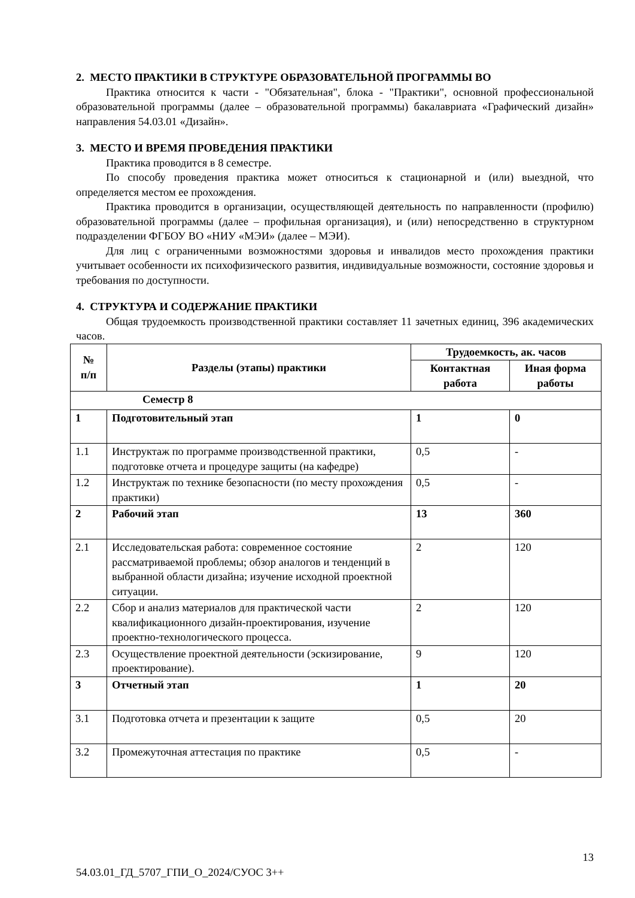2. МЕСТО ПРАКТИКИ В СТРУКТУРЕ ОБРАЗОВАТЕЛЬНОЙ ПРОГРАММЫ ВО
Практика относится к части - "Обязательная", блока - "Практики", основной профессиональной образовательной программы (далее – образовательной программы) бакалавриата «Графический дизайн» направления 54.03.01 «Дизайн».
3. МЕСТО И ВРЕМЯ ПРОВЕДЕНИЯ ПРАКТИКИ
Практика проводится в 8 семестре.
По способу проведения практика может относиться к стационарной и (или) выездной, что определяется местом ее прохождения.
Практика проводится в организации, осуществляющей деятельность по направленности (профилю) образовательной программы (далее – профильная организация), и (или) непосредственно в структурном подразделении ФГБОУ ВО «НИУ «МЭИ» (далее – МЭИ).
Для лиц с ограниченными возможностями здоровья и инвалидов место прохождения практики учитывает особенности их психофизического развития, индивидуальные возможности, состояние здоровья и требования по доступности.
4. СТРУКТУРА И СОДЕРЖАНИЕ ПРАКТИКИ
Общая трудоемкость производственной практики составляет 11 зачетных единиц, 396 академических часов.
| № п/п | Разделы (этапы) практики | Трудоемкость, ак. часов | |
| --- | --- | --- | --- |
| | | Контактная работа | Иная форма работы |
| Семестр 8 | | | |
| 1 | Подготовительный этап | 1 | 0 |
| 1.1 | Инструктаж по программе производственной практики, подготовке отчета и процедуре защиты (на кафедре) | 0,5 | - |
| 1.2 | Инструктаж по технике безопасности (по месту прохождения практики) | 0,5 | - |
| 2 | Рабочий этап | 13 | 360 |
| 2.1 | Исследовательская работа: современное состояние рассматриваемой проблемы; обзор аналогов и тенденций в выбранной области дизайна; изучение исходной проектной ситуации. | 2 | 120 |
| 2.2 | Сбор и анализ материалов для практической части квалификационного дизайн-проектирования, изучение проектно-технологического процесса. | 2 | 120 |
| 2.3 | Осуществление проектной деятельности (эскизирование, проектирование). | 9 | 120 |
| 3 | Отчетный этап | 1 | 20 |
| 3.1 | Подготовка отчета и презентации к защите | 0,5 | 20 |
| 3.2 | Промежуточная аттестация по практике | 0,5 | - |
13
54.03.01_ГД_5707_ГПИ_О_2024/СУОС 3++